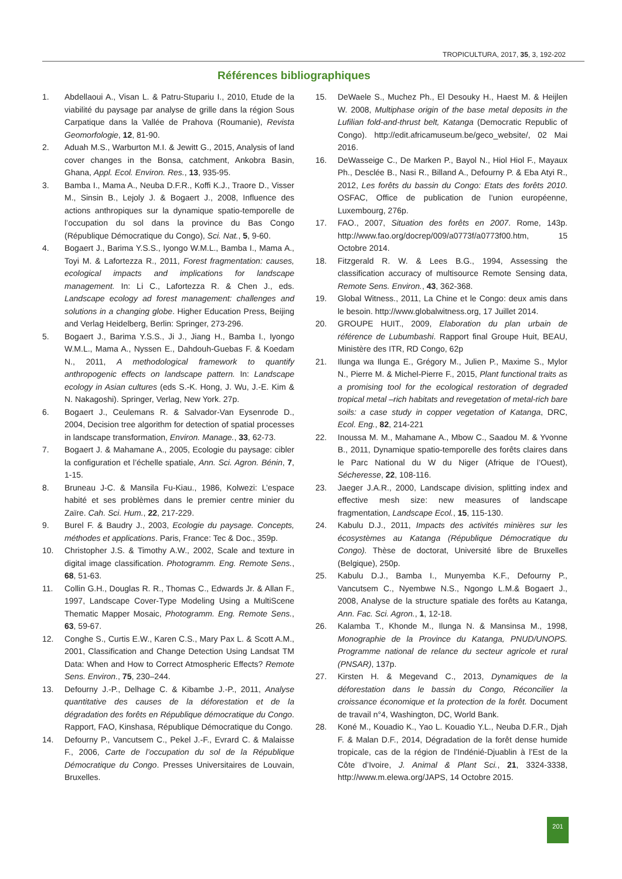TROPICULTURA, 2017, 35, 3, 192-202
Références bibliographiques
1. Abdellaoui A., Visan L. & Patru-Stupariu I., 2010, Etude de la viabilité du paysage par analyse de grille dans la région Sous Carpatique dans la Vallée de Prahova (Roumanie), Revista Geomorfologie, 12, 81-90.
2. Aduah M.S., Warburton M.I. & Jewitt G., 2015, Analysis of land cover changes in the Bonsa, catchment, Ankobra Basin, Ghana, Appl. Ecol. Environ. Res., 13, 935-95.
3. Bamba I., Mama A., Neuba D.F.R., Koffi K.J., Traore D., Visser M., Sinsin B., Lejoly J. & Bogaert J., 2008, Influence des actions anthropiques sur la dynamique spatio-temporelle de l’occupation du sol dans la province du Bas Congo (République Démocratique du Congo), Sci. Nat., 5, 9-60.
4. Bogaert J., Barima Y.S.S., Iyongo W.M.L., Bamba I., Mama A., Toyi M. & Lafortezza R., 2011, Forest fragmentation: causes, ecological impacts and implications for landscape management. In: Li C., Lafortezza R. & Chen J., eds. Landscape ecology ad forest management: challenges and solutions in a changing globe. Higher Education Press, Beijing and Verlag Heidelberg, Berlin: Springer, 273-296.
5. Bogaert J., Barima Y.S.S., Ji J., Jiang H., Bamba I., Iyongo W.M.L., Mama A., Nyssen E., Dahdouh-Guebas F. & Koedam N., 2011, A methodological framework to quantify anthropogenic effects on landscape pattern. In: Landscape ecology in Asian cultures (eds S.-K. Hong, J. Wu, J.-E. Kim & N. Nakagoshi). Springer, Verlag, New York. 27p.
6. Bogaert J., Ceulemans R. & Salvador-Van Eysenrode D., 2004, Decision tree algorithm for detection of spatial processes in landscape transformation, Environ. Manage., 33, 62-73.
7. Bogaert J. & Mahamane A., 2005, Ecologie du paysage: cibler la configuration et l’échelle spatiale, Ann. Sci. Agron. Bénin, 7, 1-15.
8. Bruneau J-C. & Mansila Fu-Kiau., 1986, Kolwezi: L’espace habité et ses problèmes dans le premier centre minier du Zaïre. Cah. Sci. Hum., 22, 217-229.
9. Burel F. & Baudry J., 2003, Ecologie du paysage. Concepts, méthodes et applications. Paris, France: Tec & Doc., 359p.
10. Christopher J.S. & Timothy A.W., 2002, Scale and texture in digital image classification. Photogramm. Eng. Remote Sens., 68, 51-63.
11. Collin G.H., Douglas R. R., Thomas C., Edwards Jr. & Allan F., 1997, Landscape Cover-Type Modeling Using a MultiScene Thematic Mapper Mosaic, Photogramm. Eng. Remote Sens., 63, 59-67.
12. Conghe S., Curtis E.W., Karen C.S., Mary Pax L. & Scott A.M., 2001, Classification and Change Detection Using Landsat TM Data: When and How to Correct Atmospheric Effects? Remote Sens. Environ., 75, 230–244.
13. Defourny J.-P., Delhage C. & Kibambe J.-P., 2011, Analyse quantitative des causes de la déforestation et de la dégradation des forêts en République démocratique du Congo. Rapport, FAO, Kinshasa, République Démocratique du Congo.
14. Defourny P., Vancutsem C., Pekel J.-F., Evrard C. & Malaisse F., 2006, Carte de l’occupation du sol de la République Démocratique du Congo. Presses Universitaires de Louvain, Bruxelles.
15. DeWaele S., Muchez Ph., El Desouky H., Haest M. & Heijlen W. 2008, Multiphase origin of the base metal deposits in the Lufilian fold-and-thrust belt, Katanga (Democratic Republic of Congo). http://edit.africamuseum.be/geco_website/, 02 Mai 2016.
16. DeWasseige C., De Marken P., Bayol N., Hiol Hiol F., Mayaux Ph., Desclée B., Nasi R., Billand A., Defourny P. & Eba Atyi R., 2012, Les forêts du bassin du Congo: Etats des forêts 2010. OSFAC, Office de publication de l’union européenne, Luxembourg, 276p.
17. FAO., 2007, Situation des forêts en 2007. Rome, 143p. http://www.fao.org/docrep/009/a0773f/a0773f00.htm, 15 Octobre 2014.
18. Fitzgerald R. W. & Lees B.G., 1994, Assessing the classification accuracy of multisource Remote Sensing data, Remote Sens. Environ., 43, 362-368.
19. Global Witness., 2011, La Chine et le Congo: deux amis dans le besoin. http://www.globalwitness.org, 17 Juillet 2014.
20. GROUPE HUIT., 2009, Elaboration du plan urbain de référence de Lubumbashi. Rapport final Groupe Huit, BEAU, Ministère des ITR, RD Congo, 62p
21. Ilunga wa Ilunga E., Grégory M., Julien P., Maxime S., Mylor N., Pierre M. & Michel-Pierre F., 2015, Plant functional traits as a promising tool for the ecological restoration of degraded tropical metal –rich habitats and revegetation of metal-rich bare soils: a case study in copper vegetation of Katanga, DRC, Ecol. Eng., 82, 214-221
22. Inoussa M. M., Mahamane A., Mbow C., Saadou M. & Yvonne B., 2011, Dynamique spatio-temporelle des forêts claires dans le Parc National du W du Niger (Afrique de l’Ouest), Sécheresse, 22, 108-116.
23. Jaeger J.A.R., 2000, Landscape division, splitting index and effective mesh size: new measures of landscape fragmentation, Landscape Ecol., 15, 115-130.
24. Kabulu D.J., 2011, Impacts des activités minières sur les écosystèmes au Katanga (République Démocratique du Congo). Thèse de doctorat, Université libre de Bruxelles (Belgique), 250p.
25. Kabulu D.J., Bamba I., Munyemba K.F., Defourny P., Vancutsem C., Nyembwe N.S., Ngongo L.M.& Bogaert J., 2008, Analyse de la structure spatiale des forêts au Katanga, Ann. Fac. Sci. Agron., 1, 12-18.
26. Kalamba T., Khonde M., Ilunga N. & Mansinsa M., 1998, Monographie de la Province du Katanga, PNUD/UNOPS. Programme national de relance du secteur agricole et rural (PNSAR), 137p.
27. Kirsten H. & Megevand C., 2013, Dynamiques de la déforestation dans le bassin du Congo, Réconcilier la croissance économique et la protection de la forêt. Document de travail n°4, Washington, DC, World Bank.
28. Koné M., Kouadio K., Yao L. Kouadio Y.L., Neuba D.F.R., Djah F. & Malan D.F., 2014, Dégradation de la forêt dense humide tropicale, cas de la région de l’Indénié-Djuablin à l’Est de la Côte d’Ivoire, J. Animal & Plant Sci., 21, 3324-3338, http://www.m.elewa.org/JAPS, 14 Octobre 2015.
201